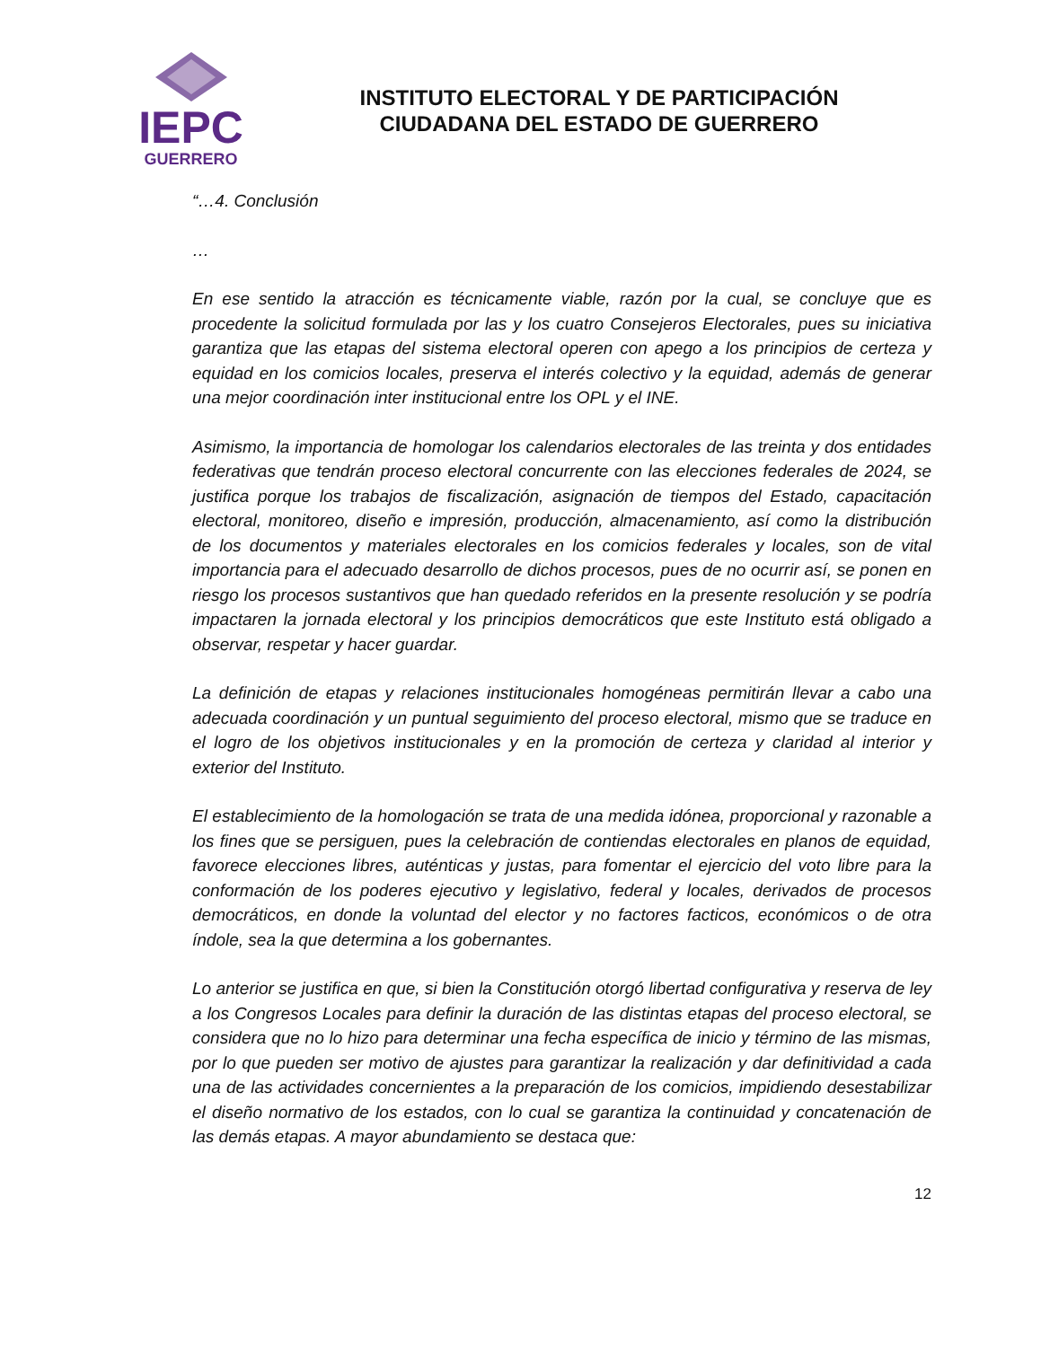IEPC
GUERRERO
INSTITUTO ELECTORAL Y DE PARTICIPACIÓN
CIUDADANA DEL ESTADO DE GUERRERO
“…4. Conclusión
…
En ese sentido la atracción es técnicamente viable, razón por la cual, se concluye que es procedente la solicitud formulada por las y los cuatro Consejeros Electorales, pues su iniciativa garantiza que las etapas del sistema electoral operen con apego a los principios de certeza y equidad en los comicios locales, preserva el interés colectivo y la equidad, además de generar una mejor coordinación inter institucional entre los OPL y el INE.
Asimismo, la importancia de homologar los calendarios electorales de las treinta y dos entidades federativas que tendrán proceso electoral concurrente con las elecciones federales de 2024, se justifica porque los trabajos de fiscalización, asignación de tiempos del Estado, capacitación electoral, monitoreo, diseño e impresión, producción, almacenamiento, así como la distribución de los documentos y materiales electorales en los comicios federales y locales, son de vital importancia para el adecuado desarrollo de dichos procesos, pues de no ocurrir así, se ponen en riesgo los procesos sustantivos que han quedado referidos en la presente resolución y se podría impactaren la jornada electoral y los principios democráticos que este Instituto está obligado a observar, respetar y hacer guardar.
La definición de etapas y relaciones institucionales homogéneas permitirán llevar a cabo una adecuada coordinación y un puntual seguimiento del proceso electoral, mismo que se traduce en el logro de los objetivos institucionales y en la promoción de certeza y claridad al interior y exterior del Instituto.
El establecimiento de la homologación se trata de una medida idónea, proporcional y razonable a los fines que se persiguen, pues la celebración de contiendas electorales en planos de equidad, favorece elecciones libres, auténticas y justas, para fomentar el ejercicio del voto libre para la conformación de los poderes ejecutivo y legislativo, federal y locales, derivados de procesos democráticos, en donde la voluntad del elector y no factores facticos, económicos o de otra índole, sea la que determina a los gobernantes.
Lo anterior se justifica en que, si bien la Constitución otorgó libertad configurativa y reserva de ley a los Congresos Locales para definir la duración de las distintas etapas del proceso electoral, se considera que no lo hizo para determinar una fecha específica de inicio y término de las mismas, por lo que pueden ser motivo de ajustes para garantizar la realización y dar definitividad a cada una de las actividades concernientes a la preparación de los comicios, impidiendo desestabilizar el diseño normativo de los estados, con lo cual se garantiza la continuidad y concatenación de las demás etapas. A mayor abundamiento se destaca que:
12